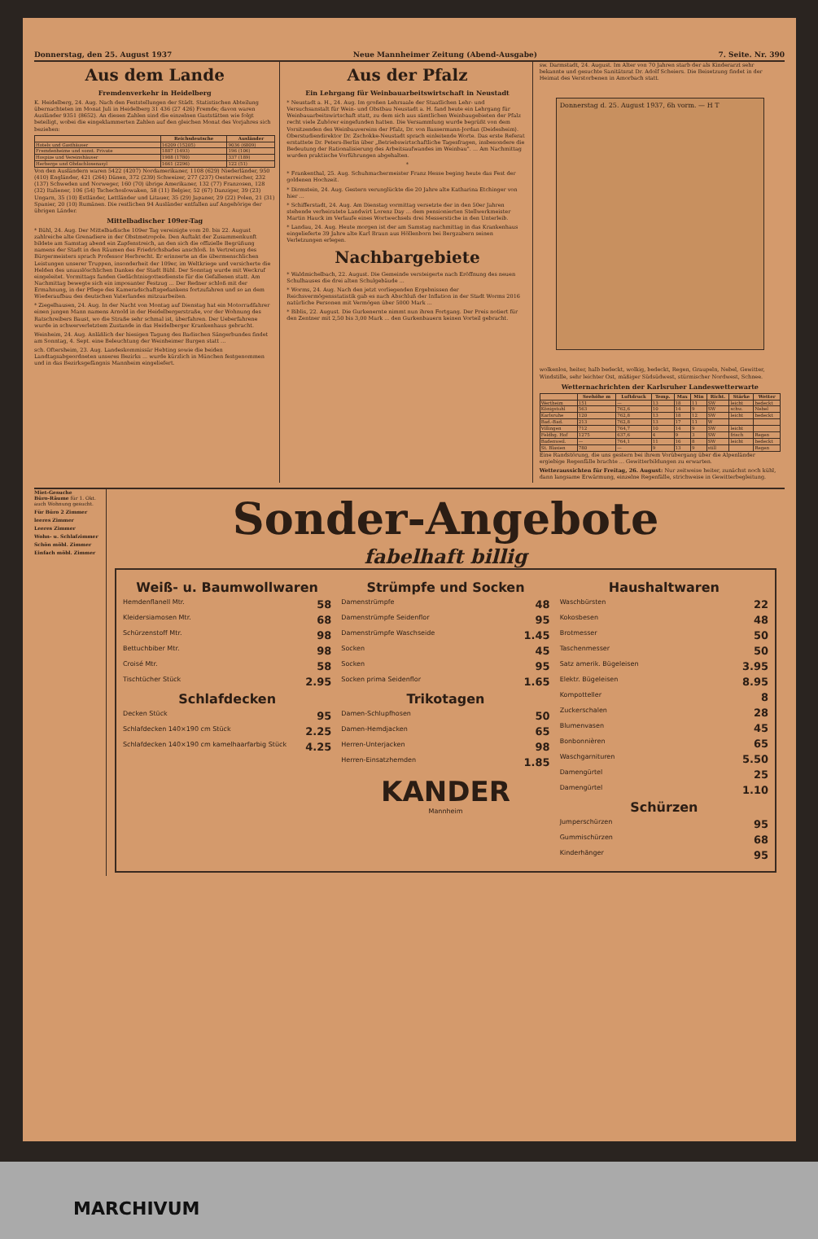Donnerstag, den 25. August 1937 Neue Mannheimer Zeitung (Abend-Ausgabe) 7. Seite. Nr. 390
Aus dem Lande
Fremdenverkehr in Heidelberg
K. Heidelberg, 24. Aug. Nach den Feststellungen der Städt. Statistischen Abteilung übernachteten im Monat Juli in Heidelberg 31 436 (27 426) Fremde; davon waren Ausländer 9351 (8652). An diesen Zahlen sind die einzelnen Gaststätten wie folgt beteiligt, wobei die eingeklammerten Zahlen auf den gleichen Monat des Vorjahres sich beziehen:
| | Reichsdeutsche | Ausländer |
| --- | --- | --- |
| Hotels und Gasthäuser | 16209 (15205) | 9036 (6809) |
| Fremdenheime und sonst. Private | 1887 (1493) | 196 (106) |
| Hospize und Vereinshäuser | 1988 (1780) | 337 (189) |
| Herberge und Obdachlosenasyl | 1661 (2296) | 122 (51) |
Von den Ausländern waren 5422 (4207) Nordamerikaner, 1108 (629) Niederländer, 950 (410) Engländer, 421 (264) Dänen, 372 (239) Schweizer, 277 (237) Oesterreicher, 232 (137) Schweden und Norweger, 160 (70) übrige Amerikaner, 132 (77) Franzosen, 128 (32) Italiener, 106 (54) Tschechoslowaken, 58 (11) Belgier, 52 (67) Danziger, 39 (23) Ungarn, 35 (10) Estländer, Lettländer und Litauer, 35 (29) Japaner, 29 (22) Polen, 21 (31) Spanier, 20 (10) Rumänen. Die restlichen 94 Ausländer entfallen auf Angehörige der übrigen Länder.
Mittelbadischer 109er-Tag
* Bühl, 24. Aug. Der Mittelbadische 109er Tag vereinigte vom 20. bis 22. August zahlreiche alte Grenadiere in der Obstmetropole. Den Auftakt der Zusammenkunft bildete am Samstag abend ein Zapfenstreich, an den sich die offizielle Begrüßung namens der Stadt in den Räumen des Friedrichsbades anschloß. In Vertretung des Bürgermeisters sprach Professor Herbrecht. Er erinnerte an die übermenschlichen Leistungen unserer Truppen, insonderheit der 109er, im Weltkriege und versicherte die Helden des unauslöschlichen Dankes der Stadt Bühl. Der Sonntag wurde mit Weckruf eingeleitet. Vormittags fanden Gedächtnisgottesdienste für die Gefallenen statt. Am Nachmittag bewegte sich ein imposanter Festzug ... Der Redner schloß mit der Ermahnung, in der Pflege des Kameradschaftsgedankens fortzufahren und so an dem Wiederaufbau des deutschen Vaterlandes mitzuarbeiten.
* Ziegelhausen, 24. Aug. In der Nacht von Montag auf Dienstag hat ein Motorradfahrer einen jungen Mann namens Arnold in der Heidelbergerstraße, vor der Wohnung des Ratschreibers Baust, wo die Straße sehr schmal ist, überfahren. Der Ueberfahrene wurde in schwerverletztem Zustande in das Heidelberger Krankenhaus gebracht.
Weinheim, 24. Aug. Anläßlich der hiesigen Tagung des Badischen Sängerbundes findet am Sonntag, 4. Sept. eine Beleuchtung der Weinheimer Burgen statt ...
sch. Oftersheim, 23. Aug. Landeskommissär Hebting sowie die beiden Landtagsabgeordneten unseres Bezirks ... wurde kürzlich in München festgenommen und in das Bezirksgefängnis Mannheim eingeliefert.
Aus der Pfalz
Ein Lehrgang für Weinbauarbeitswirtschaft in Neustadt
* Neustadt a. H., 24. Aug. Im großen Lehrsaale der Staatlichen Lehr- und Versuchsanstalt für Wein- und Obstbau Neustadt a. H. fand heute ein Lehrgang für Weinbauarbeitswirtschaft statt, zu dem sich aus sämtlichen Weinbaugebieten der Pfalz recht viele Zuhörer eingefunden hatten. Die Versammlung wurde begrüßt von dem Vorsitzenden des Weinbauvereins der Pfalz, Dr. von Bassermann-Jordan (Deidesheim). Oberstudiendirektor Dr. Zschokke-Neustadt sprach einleitende Worte. Das erste Referat erstattete Dr. Peters-Berlin über „Betriebswirtschaftliche Tagesfragen, insbesondere die Bedeutung der Rationalisierung des Arbeitsaufwandes im Weinbau". ... Am Nachmittag wurden praktische Vorführungen abgehalten.
*
* Frankenthal, 25. Aug. Schuhmachermeister Franz Hesse beging heute das Fest der goldenen Hochzeit.
* Dirmstein, 24. Aug. Gestern verunglückte die 20 Jahre alte Katharina Etchinger von hier ...
* Schifferstadt, 24. Aug. Am Dienstag vormittag versetzte der in den 50er Jahren stehende verheiratete Landwirt Lorenz Day ... dem pensionierten Stellwerkmeister Martin Hauck im Verlaufe eines Wortwechsels drei Messerstiche in den Unterleib.
* Landau, 24. Aug. Heute morgen ist der am Samstag nachmittag in das Krankenhaus eingelieferte 39 Jahre alte Karl Braun aus Höllenborn bei Bergzabern seinen Verletzungen erlegen.
Nachbargebiete
* Waldmichelbach, 22. August. Die Gemeinde versteigerte nach Eröffnung des neuen Schulhauses die drei alten Schulgebäude ...
* Worms, 24. Aug. Nach den jetzt vorliegenden Ergebnissen der Reichsvermögensstatistik gab es nach Abschluß der Inflation in der Stadt Worms 2016 natürliche Personen mit Vermögen über 5000 Mark ...
* Biblis, 22. August. Die Gurkenernte nimmt nun ihren Fortgang. Der Preis notiert für den Zentner mit 2,50 bis 3,00 Mark ... den Gurkenbauern keinen Vorteil gebracht.
sw. Darmstadt, 24. August. Im Alter von 70 Jahren starb der als Kinderarzt sehr bekannte und gesuchte Sanitätsrat Dr. Adolf Scheiers. Die Beisetzung findet in der Heimat des Verstorbenen in Amorbach statt.
Donnerstag d. 25. August 1937, 6h vorm. — H T
wolkenlos, heiter, halb bedeckt, wolkig, bedeckt, Regen, Graupeln, Nebel, Gewitter, Windstille, sehr leichter Ost, mäßiger Südsüdwest, stürmischer Nordwest, Schnee.
Wetternachrichten der Karlsruher Landeswetterwarte
| | Seehöhe m | Luftdruck | Temp. | Max | Min | Richt. | Stärke | Wetter |
| --- | --- | --- | --- | --- | --- | --- | --- | --- |
| Wertheim | 151 | — | 13 | 18 | 11 | SW | leicht | bedeckt |
| Königstuhl | 563 | 762,6 | 10 | 14 | 9 | SW | schw. | Nebel |
| Karlsruhe | 120 | 762,8 | 13 | 18 | 12 | SW | leicht | bedeckt |
| Bad.-Bad. | 213 | 762,8 | 13 | 17 | 11 | W | | |
| Villingen | 712 | 764,7 | 10 | 14 | 9 | SW | leicht | |
| Feldbg. Hof | 1275 | 637,6 | 4 | 9 | 3 | SW | frisch | Regen |
| Badenweil. | — | 764,1 | 11 | 16 | 8 | SW | leicht | bedeckt |
| St. Blasien | 780 | — | 9 | 13 | 9 | still | | Regen |
Eine Randstörung, die uns gestern bei ihrem Vorübergang über die Alpenländer ergiebige Regenfälle brachte ... Gewitterbildungen zu erwarten.
Wetteraussichten für Freitag, 26. August: Nur zeitweise heiter, zunächst noch kühl, dann langsame Erwärmung, einzelne Regenfälle, strichweise in Gewitterbegleitung.
Miet-Gesuche
Büro-Räume für 1. Okt. auch Wohnung gesucht.
Für Büro 2 Zimmer
leeres Zimmer
Leeres Zimmer
Wohn- u. Schlafzimmer
Schön möbl. Zimmer
Einfach möbl. Zimmer
Sonder-Angebote
fabelhaft billig
Weiß- u. Baumwollwaren
Hemdenflanell Mtr. 58
Kleidersiamosen Mtr. 68
Schürzenstoff Mtr. 98
Bettuchbiber Mtr. 98
Croisé Mtr. 58
Tischtücher Stück 2.95
Schlafdecken
Decken Stück 95
Schlafdecken 140×190 cm Stück 2.25
Schlafdecken 140×190 cm kamelhaarfarbig Stück 4.25
Strümpfe und Socken
Damenstrümpfe 48
Damenstrümpfe Seidenflor 95
Damenstrümpfe Waschseide 1.45
Socken 45
Socken 95
Socken prima Seidenflor 1.65
Trikotagen
Damen-Schlupfhosen 50
Damen-Hemdjacken 65
Herren-Unterjacken 98
Herren-Einsatzhemden 1.85
KANDER
Mannheim
Haushaltwaren
Waschbürsten 22
Kokosbesen 48
Brotmesser 50
Taschenmesser 50
Satz amerik. Bügeleisen 3.95
Elektr. Bügeleisen 8.95
Kompotteller 8
Zuckerschalen 28
Blumenvasen 45
Bonbonnièren 65
Waschgarnituren 5.50
Damengürtel 25
Damengürtel 1.10
Schürzen
Jumperschürzen 95
Gummischürzen 68
Kinderhänger 95
MARCHIVUM